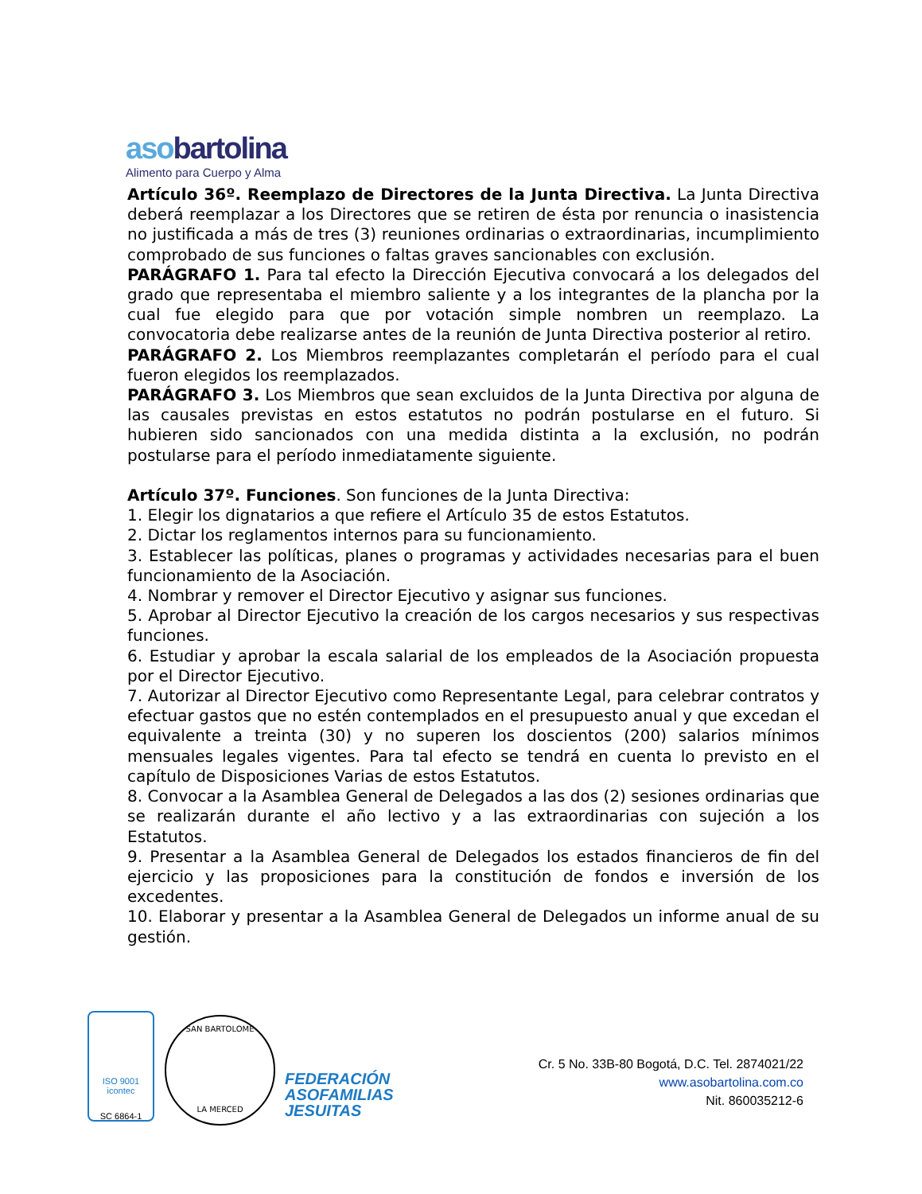asobartolina
Alimento para Cuerpo y Alma
Artículo 36º. Reemplazo de Directores de la Junta Directiva. La Junta Directiva deberá reemplazar a los Directores que se retiren de ésta por renuncia o inasistencia no justificada a más de tres (3) reuniones ordinarias o extraordinarias, incumplimiento comprobado de sus funciones o faltas graves sancionables con exclusión.
PARÁGRAFO 1. Para tal efecto la Dirección Ejecutiva convocará a los delegados del grado que representaba el miembro saliente y a los integrantes de la plancha por la cual fue elegido para que por votación simple nombren un reemplazo. La convocatoria debe realizarse antes de la reunión de Junta Directiva posterior al retiro.
PARÁGRAFO 2. Los Miembros reemplazantes completarán el período para el cual fueron elegidos los reemplazados.
PARÁGRAFO 3. Los Miembros que sean excluidos de la Junta Directiva por alguna de las causales previstas en estos estatutos no podrán postularse en el futuro. Si hubieren sido sancionados con una medida distinta a la exclusión, no podrán postularse para el período inmediatamente siguiente.
Artículo 37º. Funciones. Son funciones de la Junta Directiva:
1. Elegir los dignatarios a que refiere el Artículo 35 de estos Estatutos.
2. Dictar los reglamentos internos para su funcionamiento.
3. Establecer las políticas, planes o programas y actividades necesarias para el buen funcionamiento de la Asociación.
4. Nombrar y remover el Director Ejecutivo y asignar sus funciones.
5. Aprobar al Director Ejecutivo la creación de los cargos necesarios y sus respectivas funciones.
6. Estudiar y aprobar la escala salarial de los empleados de la Asociación propuesta por el Director Ejecutivo.
7. Autorizar al Director Ejecutivo como Representante Legal, para celebrar contratos y efectuar gastos que no estén contemplados en el presupuesto anual y que excedan el equivalente a treinta (30) y no superen los doscientos (200) salarios mínimos mensuales legales vigentes. Para tal efecto se tendrá en cuenta lo previsto en el capítulo de Disposiciones Varias de estos Estatutos.
8. Convocar a la Asamblea General de Delegados a las dos (2) sesiones ordinarias que se realizarán durante el año lectivo y a las extraordinarias con sujeción a los Estatutos.
9. Presentar a la Asamblea General de Delegados los estados financieros de fin del ejercicio y las proposiciones para la constitución de fondos e inversión de los excedentes.
10. Elaborar y presentar a la Asamblea General de Delegados un informe anual de su gestión.
ISO 9001
icontec
SC 6864-1
SAN BARTOLOME
LA MERCED
FEDERACIÓN
ASOFAMILIAS
JESUITAS
Cr. 5 No. 33B-80 Bogotá, D.C. Tel. 2874021/22
www.asobartolina.com.co
Nit. 860035212-6